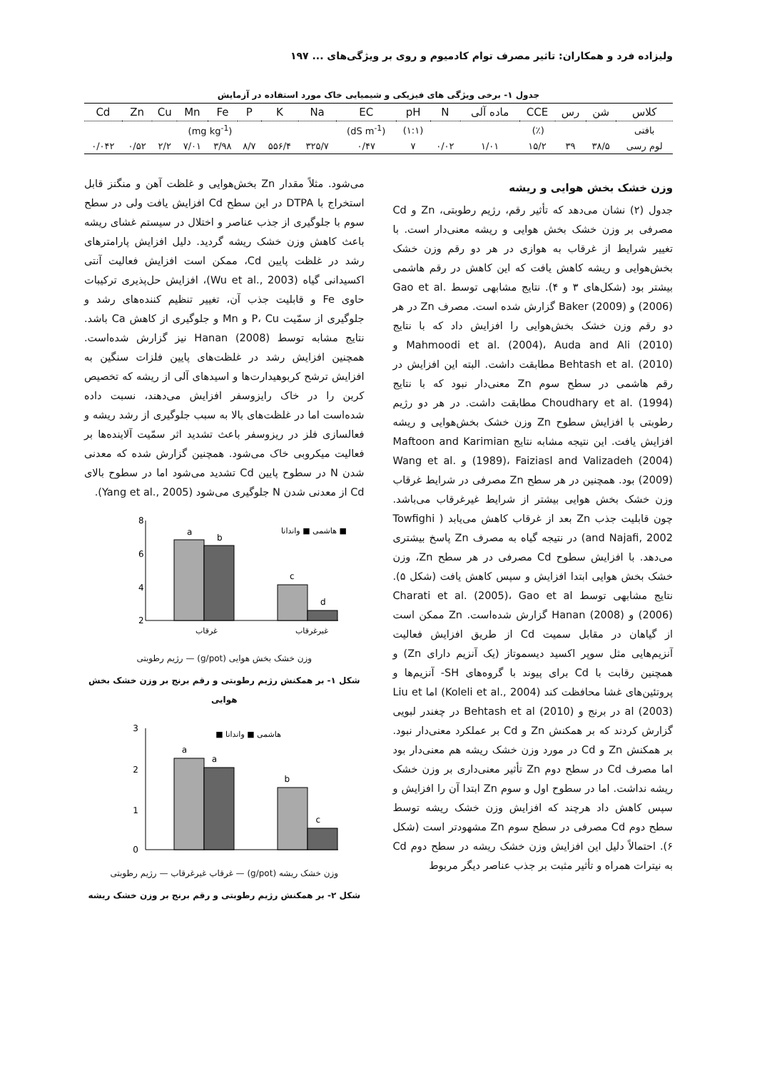ولیزاده فرد و همکاران: تاثیر مصرف توام کادمیوم و روی بر ویژگی‌های ... ۱۹۷
جدول ۱- برخی ویژگی های فیزیکی و شیمیایی خاک مورد استفاده در آزمایش
| کلاس | شن | رس | CCE | ماده آلی | N | pH | EC | Na | K | P | Fe | Mn | Cu | Zn | Cd |
| --- | --- | --- | --- | --- | --- | --- | --- | --- | --- | --- | --- | --- | --- | --- | --- |
| بافتی | (٪) | | | | | (۱:۱) | (dS m<sup>-1</sup>) | (mg kg<sup>-1</sup>) | | | | | | | |
| لوم رسی | ۳۸/۵ | ۳۹ | ۱۵/۲ | ۱/۰۱ | ۰/۰۲ | ۷ | ۰/۴۷ | ۳۲۵/۷ | ۵۵۶/۴ | ۸/۷ | ۳/۹۸ | ۷/۰۱ | ۲/۲ | ۰/۵۲ | ۰/۰۴۲ |
وزن خشک بخش هوایی و ریشه
جدول (۲) نشان می‌دهد که تأثیر رقم، رژیم رطوبتی، Zn و Cd مصرفی بر وزن خشک بخش هوایی و ریشه معنی‌دار است. با تغییر شرایط از غرقاب به هوازی در هر دو رقم وزن خشک بخش‌هوایی و ریشه کاهش یافت که این کاهش در رقم هاشمی بیشتر بود (شکل‌های ۳ و ۴). نتایج مشابهی توسط Gao et al. (2006) و Baker (2009) گزارش شده است. مصرف Zn در هر دو رقم وزن خشک بخش‌هوایی را افزایش داد که با نتایج Mahmoodi et al. (2004)، Auda and Ali (2010) و Behtash et al. (2010) مطابقت داشت. البته این افزایش در رقم هاشمی در سطح سوم Zn معنی‌دار نبود که با نتایج Choudhary et al. (1994) مطابقت داشت. در هر دو رژیم رطوبتی با افزایش سطوح Zn وزن خشک بخش‌هوایی و ریشه افزایش یافت. این نتیجه مشابه نتایج Maftoon and Karimian (1989)، Faiziasl and Valizadeh (2004) و Wang et al. (2009) بود. همچنین در هر سطح Zn مصرفی در شرایط غرقاب وزن خشک بخش هوایی بیشتر از شرایط غیرغرقاب می‌باشد. چون قابلیت جذب Zn بعد از غرقاب کاهش می‌یابد ( Towfighi and Najafi, 2002) در نتیجه گیاه به مصرف Zn پاسخ بیشتری می‌دهد. با افزایش سطوح Cd مصرفی در هر سطح Zn، وزن خشک بخش هوایی ابتدا افزایش و سپس کاهش یافت (شکل ۵). نتایج مشابهی توسط Charati et al. (2005)، Gao et al (2006) و Hanan (2008) گزارش شده‌است. Zn ممکن است از گیاهان در مقابل سمیت Cd از طریق افزایش فعالیت آنزیم‌هایی مثل سوپر اکسید دیسموتاز (یک آنزیم دارای Zn) و همچنین رقابت با Cd برای پیوند با گروه‌های SH- آنزیم‌ها و پروتئین‌های غشا محافظت کند (Koleli et al., 2004) اما Liu et al (2003) در برنج و Behtash et al (2010) در چغندر لبویی گزارش کردند که بر همکنش Zn و Cd بر عملکرد معنی‌دار نبود. بر همکنش Zn و Cd در مورد وزن خشک ریشه هم معنی‌دار بود اما مصرف Cd در سطح دوم Zn تأثیر معنی‌داری بر وزن خشک ریشه نداشت. اما در سطوح اول و سوم Zn ابتدا آن را افزایش و سپس کاهش داد هرچند که افزایش وزن خشک ریشه توسط سطح دوم Cd مصرفی در سطح سوم Zn مشهودتر است (شکل ۶). احتمالاً دلیل این افزایش وزن خشک ریشه در سطح دوم Cd به نیترات همراه و تأثیر مثبت بر جذب عناصر دیگر مربوط
می‌شود. مثلاً مقدار Zn بخش‌هوایی و غلظت آهن و منگنز قابل استخراج با DTPA در این سطح Cd افزایش یافت ولی در سطح سوم با جلوگیری از جذب عناصر و اختلال در سیستم غشای ریشه باعث کاهش وزن خشک ریشه گردید. دلیل افزایش پارامترهای رشد در غلظت پایین Cd، ممکن است افزایش فعالیت آنتی اکسیدانی گیاه (Wu et al., 2003)، افزایش حل‌پذیری ترکیبات حاوی Fe و قابلیت جذب آن، تغییر تنظیم کننده‌های رشد و جلوگیری از سمّیت P، Cu و Mn و جلوگیری از کاهش Ca باشد. نتایج مشابه توسط Hanan (2008) نیز گزارش شده‌است. همچنین افزایش رشد در غلظت‌های پایین فلزات سنگین به افزایش ترشح کربوهیدارت‌ها و اسیدهای آلی از ریشه که تخصیص کربن را در خاک رایزوسفر افزایش می‌دهند، نسبت داده شده‌است اما در غلظت‌های بالا به سبب جلوگیری از رشد ریشه و فعالسازی فلز در ریزوسفر باعث تشدید اثر سمّیت آلاینده‌ها بر فعالیت میکروبی خاک می‌شود. همچنین گزارش شده که معدنی شدن N در سطوح پایین Cd تشدید می‌شود اما در سطوح بالای Cd از معدنی شدن N جلوگیری می‌شود (Yang et al., 2005).
8
6
4
2
a
b
c
d
هاشمی ■ واندانا ■
غرقاب
غیرغرقاب
وزن خشک بخش هوایی (g/pot) — رژیم رطوبتی
شکل ۱- بر همکنش رژیم رطوبتی و رقم برنج بر وزن خشک بخش هوایی
3
2
1
0
a
a
b
c
هاشمی ■ واندانا ■
وزن خشک ریشه (g/pot) — غرقاب غیرغرقاب — رژیم رطوبتی
شکل ۲- بر همکنش رژیم رطوبتی و رقم برنج بر وزن خشک ریشه